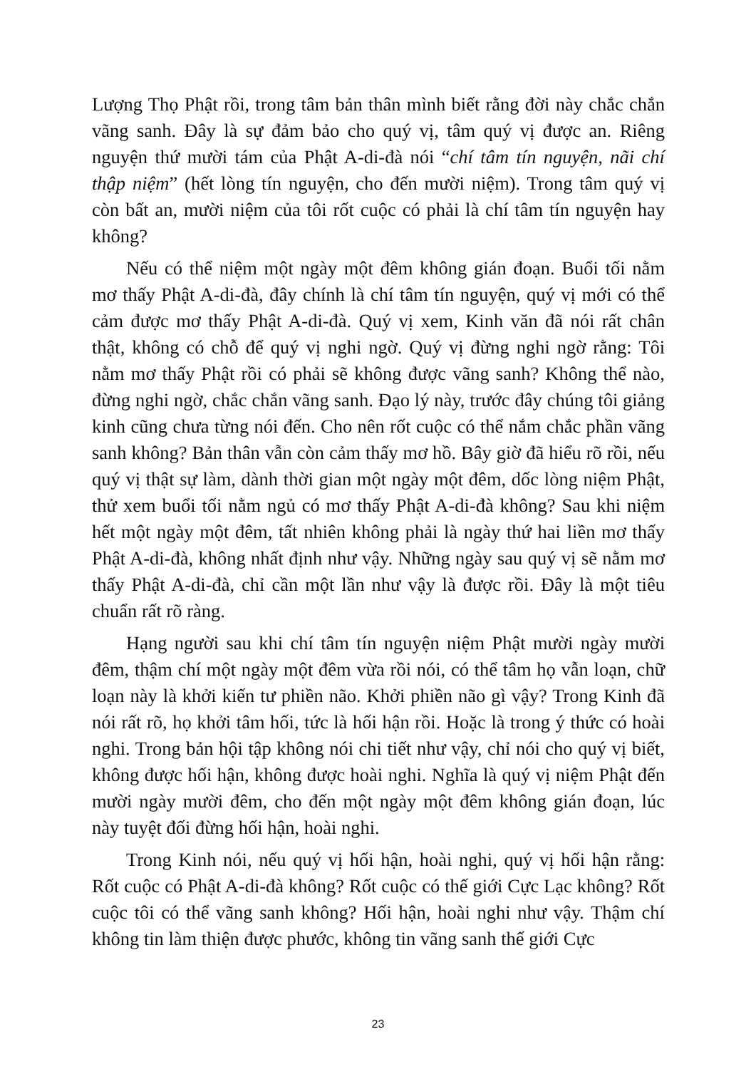Lượng Thọ Phật rồi, trong tâm bản thân mình biết rằng đời này chắc chắn vãng sanh. Đây là sự đảm bảo cho quý vị, tâm quý vị được an. Riêng nguyện thứ mười tám của Phật A-di-đà nói “chí tâm tín nguyện, nãi chí thập niệm” (hết lòng tín nguyện, cho đến mười niệm). Trong tâm quý vị còn bất an, mười niệm của tôi rốt cuộc có phải là chí tâm tín nguyện hay không?
Nếu có thể niệm một ngày một đêm không gián đoạn. Buổi tối nằm mơ thấy Phật A-di-đà, đây chính là chí tâm tín nguyện, quý vị mới có thể cảm được mơ thấy Phật A-di-đà. Quý vị xem, Kinh văn đã nói rất chân thật, không có chỗ để quý vị nghi ngờ. Quý vị đừng nghi ngờ rằng: Tôi nằm mơ thấy Phật rồi có phải sẽ không được vãng sanh? Không thể nào, đừng nghi ngờ, chắc chắn vãng sanh. Đạo lý này, trước đây chúng tôi giảng kinh cũng chưa từng nói đến. Cho nên rốt cuộc có thể nắm chắc phần vãng sanh không? Bản thân vẫn còn cảm thấy mơ hồ. Bây giờ đã hiểu rõ rồi, nếu quý vị thật sự làm, dành thời gian một ngày một đêm, dốc lòng niệm Phật, thử xem buổi tối nằm ngủ có mơ thấy Phật A-di-đà không? Sau khi niệm hết một ngày một đêm, tất nhiên không phải là ngày thứ hai liền mơ thấy Phật A-di-đà, không nhất định như vậy. Những ngày sau quý vị sẽ nằm mơ thấy Phật A-di-đà, chỉ cần một lần như vậy là được rồi. Đây là một tiêu chuẩn rất rõ ràng.
Hạng người sau khi chí tâm tín nguyện niệm Phật mười ngày mười đêm, thậm chí một ngày một đêm vừa rồi nói, có thể tâm họ vẫn loạn, chữ loạn này là khởi kiến tư phiền não. Khởi phiền não gì vậy? Trong Kinh đã nói rất rõ, họ khởi tâm hối, tức là hối hận rồi. Hoặc là trong ý thức có hoài nghi. Trong bản hội tập không nói chi tiết như vậy, chỉ nói cho quý vị biết, không được hối hận, không được hoài nghi. Nghĩa là quý vị niệm Phật đến mười ngày mười đêm, cho đến một ngày một đêm không gián đoạn, lúc này tuyệt đối đừng hối hận, hoài nghi.
Trong Kinh nói, nếu quý vị hối hận, hoài nghi, quý vị hối hận rằng: Rốt cuộc có Phật A-di-đà không? Rốt cuộc có thế giới Cực Lạc không? Rốt cuộc tôi có thể vãng sanh không? Hối hận, hoài nghi như vậy. Thậm chí không tin làm thiện được phước, không tin vãng sanh thế giới Cực
23